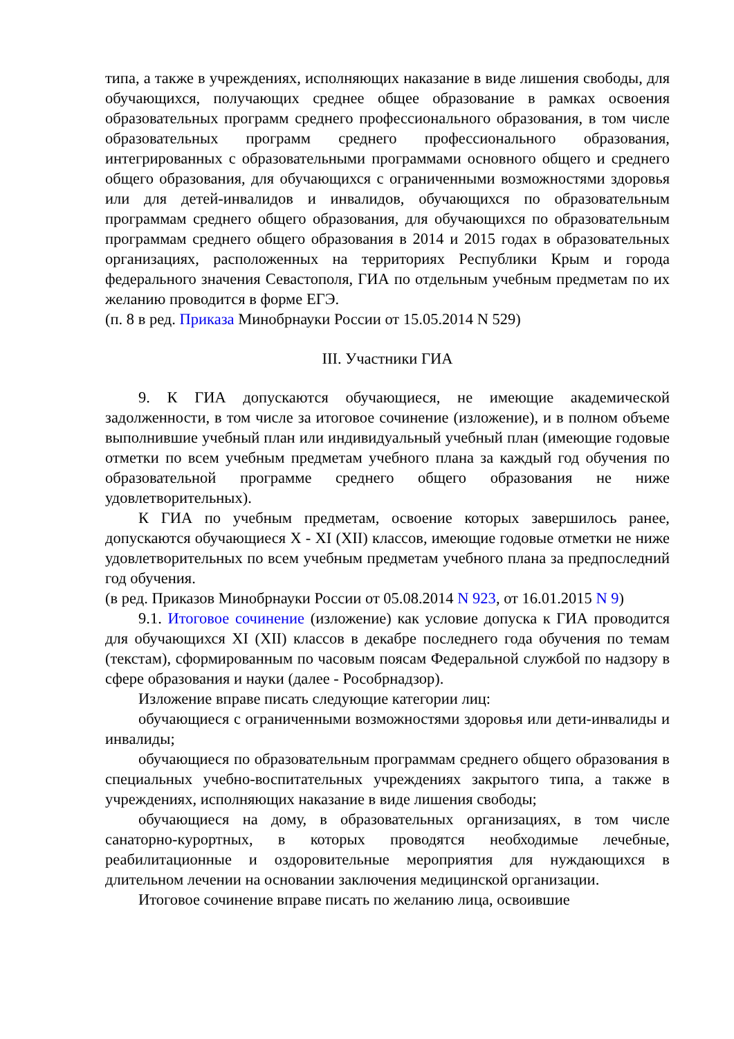типа, а также в учреждениях, исполняющих наказание в виде лишения свободы, для обучающихся, получающих среднее общее образование в рамках освоения образовательных программ среднего профессионального образования, в том числе образовательных программ среднего профессионального образования, интегрированных с образовательными программами основного общего и среднего общего образования, для обучающихся с ограниченными возможностями здоровья или для детей-инвалидов и инвалидов, обучающихся по образовательным программам среднего общего образования, для обучающихся по образовательным программам среднего общего образования в 2014 и 2015 годах в образовательных организациях, расположенных на территориях Республики Крым и города федерального значения Севастополя, ГИА по отдельным учебным предметам по их желанию проводится в форме ЕГЭ.
(п. 8 в ред. Приказа Минобрнауки России от 15.05.2014 N 529)
III. Участники ГИА
9. К ГИА допускаются обучающиеся, не имеющие академической задолженности, в том числе за итоговое сочинение (изложение), и в полном объеме выполнившие учебный план или индивидуальный учебный план (имеющие годовые отметки по всем учебным предметам учебного плана за каждый год обучения по образовательной программе среднего общего образования не ниже удовлетворительных).
К ГИА по учебным предметам, освоение которых завершилось ранее, допускаются обучающиеся X - XI (XII) классов, имеющие годовые отметки не ниже удовлетворительных по всем учебным предметам учебного плана за предпоследний год обучения.
(в ред. Приказов Минобрнауки России от 05.08.2014 N 923, от 16.01.2015 N 9)
9.1. Итоговое сочинение (изложение) как условие допуска к ГИА проводится для обучающихся XI (XII) классов в декабре последнего года обучения по темам (текстам), сформированным по часовым поясам Федеральной службой по надзору в сфере образования и науки (далее - Рособрнадзор).
Изложение вправе писать следующие категории лиц:
обучающиеся с ограниченными возможностями здоровья или дети-инвалиды и инвалиды;
обучающиеся по образовательным программам среднего общего образования в специальных учебно-воспитательных учреждениях закрытого типа, а также в учреждениях, исполняющих наказание в виде лишения свободы;
обучающиеся на дому, в образовательных организациях, в том числе санаторно-курортных, в которых проводятся необходимые лечебные, реабилитационные и оздоровительные мероприятия для нуждающихся в длительном лечении на основании заключения медицинской организации.
Итоговое сочинение вправе писать по желанию лица, освоившие